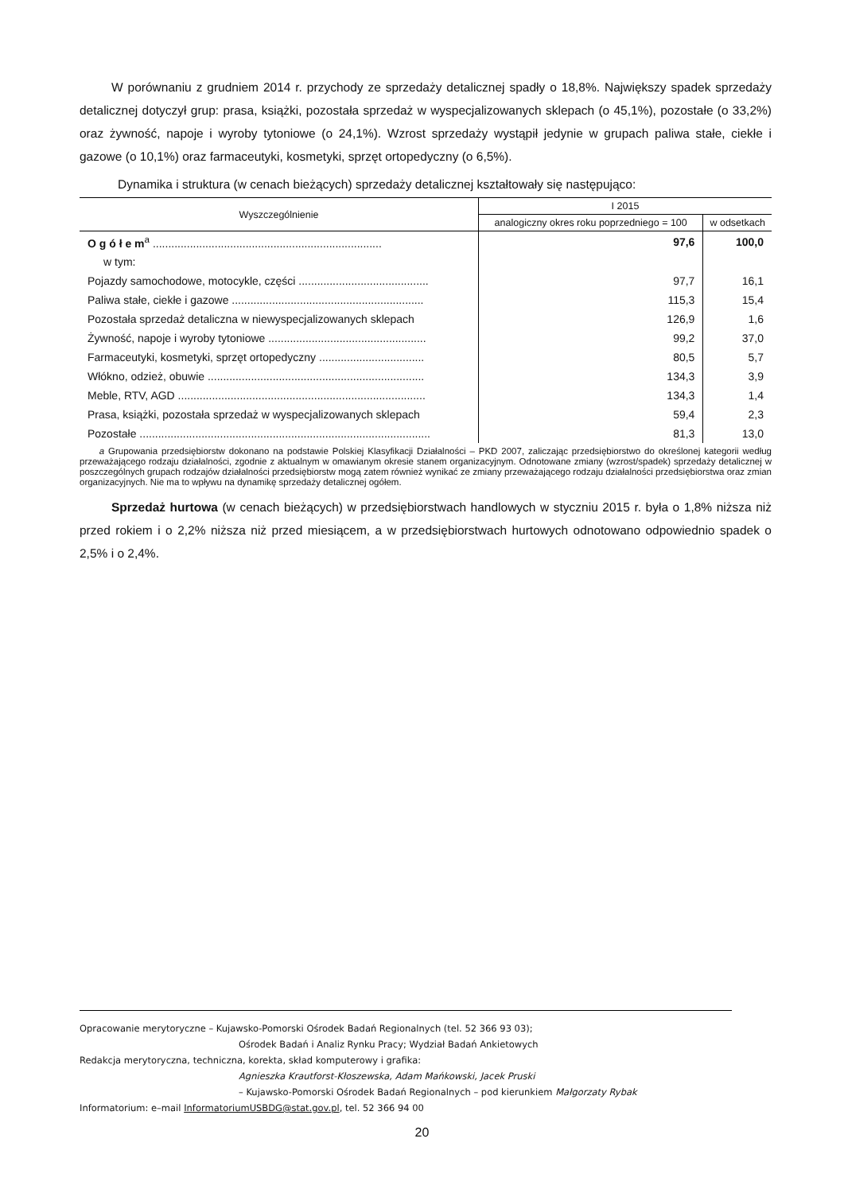W porównaniu z grudniem 2014 r. przychody ze sprzedaży detalicznej spadły o 18,8%. Największy spadek sprzedaży detalicznej dotyczył grup: prasa, książki, pozostała sprzedaż w wyspecjalizowanych sklepach (o 45,1%), pozostałe (o 33,2%) oraz żywność, napoje i wyroby tytoniowe (o 24,1%). Wzrost sprzedaży wystąpił jedynie w grupach paliwa stałe, ciekłe i gazowe (o 10,1%) oraz farmaceutyki, kosmetyki, sprzęt ortopedyczny (o 6,5%).
Dynamika i struktura (w cenach bieżących) sprzedaży detalicznej kształtowały się następująco:
| Wyszczególnienie | I 2015 | |
| --- | --- | --- |
| | analogiczny okres roku poprzedniego = 100 | w odsetkach |
| O g ó ł e m<sup>a</sup> .......................................................................... | 97,6 | 100,0 |
| w tym: | | |
| Pojazdy samochodowe, motocykle, części .......................................... | 97,7 | 16,1 |
| Paliwa stałe, ciekłe i gazowe .............................................................. | 115,3 | 15,4 |
| Pozostała sprzedaż detaliczna w niewyspecjalizowanych sklepach | 126,9 | 1,6 |
| Żywność, napoje i wyroby tytoniowe ................................................... | 99,2 | 37,0 |
| Farmaceutyki, kosmetyki, sprzęt ortopedyczny .................................. | 80,5 | 5,7 |
| Włókno, odzież, obuwie ...................................................................... | 134,3 | 3,9 |
| Meble, RTV, AGD ................................................................................ | 134,3 | 1,4 |
| Prasa, książki, pozostała sprzedaż w wyspecjalizowanych sklepach | 59,4 | 2,3 |
| Pozostałe .............................................................................................. | 81,3 | 13,0 |
a Grupowania przedsiębiorstw dokonano na podstawie Polskiej Klasyfikacji Działalności – PKD 2007, zaliczając przedsiębiorstwo do określonej kategorii według przeważającego rodzaju działalności, zgodnie z aktualnym w omawianym okresie stanem organizacyjnym. Odnotowane zmiany (wzrost/spadek) sprzedaży detalicznej w poszczególnych grupach rodzajów działalności przedsiębiorstw mogą zatem również wynikać ze zmiany przeważającego rodzaju działalności przedsiębiorstwa oraz zmian organizacyjnych. Nie ma to wpływu na dynamikę sprzedaży detalicznej ogółem.
Sprzedaż hurtowa (w cenach bieżących) w przedsiębiorstwach handlowych w styczniu 2015 r. była o 1,8% niższa niż przed rokiem i o 2,2% niższa niż przed miesiącem, a w przedsiębiorstwach hurtowych odnotowano odpowiednio spadek o 2,5% i o 2,4%.
Opracowanie merytoryczne – Kujawsko-Pomorski Ośrodek Badań Regionalnych (tel. 52 366 93 03);
Ośrodek Badań i Analiz Rynku Pracy; Wydział Badań Ankietowych
Redakcja merytoryczna, techniczna, korekta, skład komputerowy i grafika:
Agnieszka Krautforst-Kłoszewska, Adam Mańkowski, Jacek Pruski
– Kujawsko-Pomorski Ośrodek Badań Regionalnych – pod kierunkiem Małgorzaty Rybak
Informatorium: e–mail InformatoriumUSBDG@stat.gov.pl, tel. 52 366 94 00
20